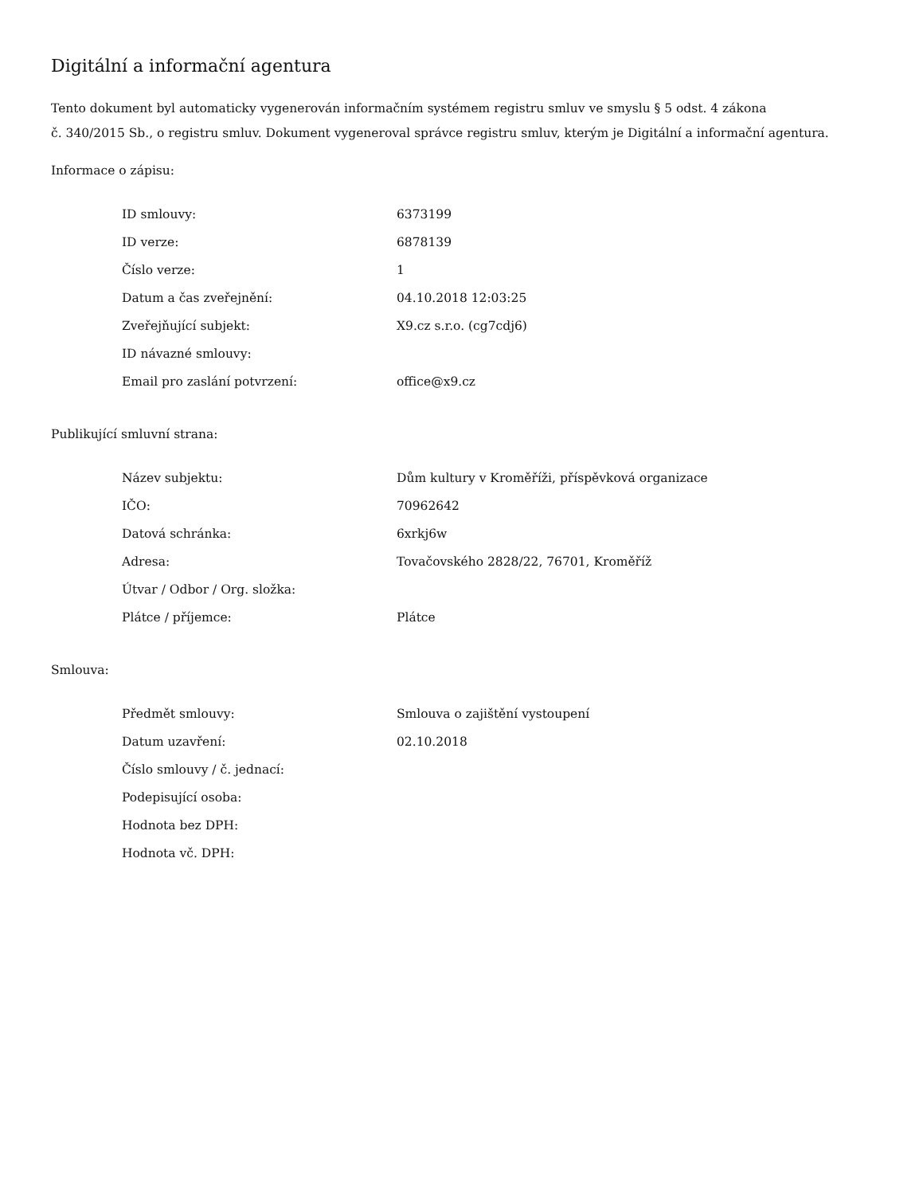Digitální a informační agentura
Tento dokument byl automaticky vygenerován informačním systémem registru smluv ve smyslu § 5 odst. 4 zákona
č. 340/2015 Sb., o registru smluv. Dokument vygeneroval správce registru smluv, kterým je Digitální a informační agentura.
Informace o zápisu:
| ID smlouvy: | 6373199 |
| ID verze: | 6878139 |
| Číslo verze: | 1 |
| Datum a čas zveřejnění: | 04.10.2018 12:03:25 |
| Zveřejňující subjekt: | X9.cz s.r.o. (cg7cdj6) |
| ID návazné smlouvy: | |
| Email pro zaslání potvrzení: | office@x9.cz |
Publikující smluvní strana:
| Název subjektu: | Dům kultury v Kroměříži, příspěvková organizace |
| IČO: | 70962642 |
| Datová schránka: | 6xrkj6w |
| Adresa: | Tovačovského 2828/22, 76701, Kroměříž |
| Útvar / Odbor / Org. složka: | |
| Plátce / příjemce: | Plátce |
Smlouva:
| Předmět smlouvy: | Smlouva o zajištění vystoupení |
| Datum uzavření: | 02.10.2018 |
| Číslo smlouvy / č. jednací: | |
| Podepisující osoba: | |
| Hodnota bez DPH: | |
| Hodnota vč. DPH: | |